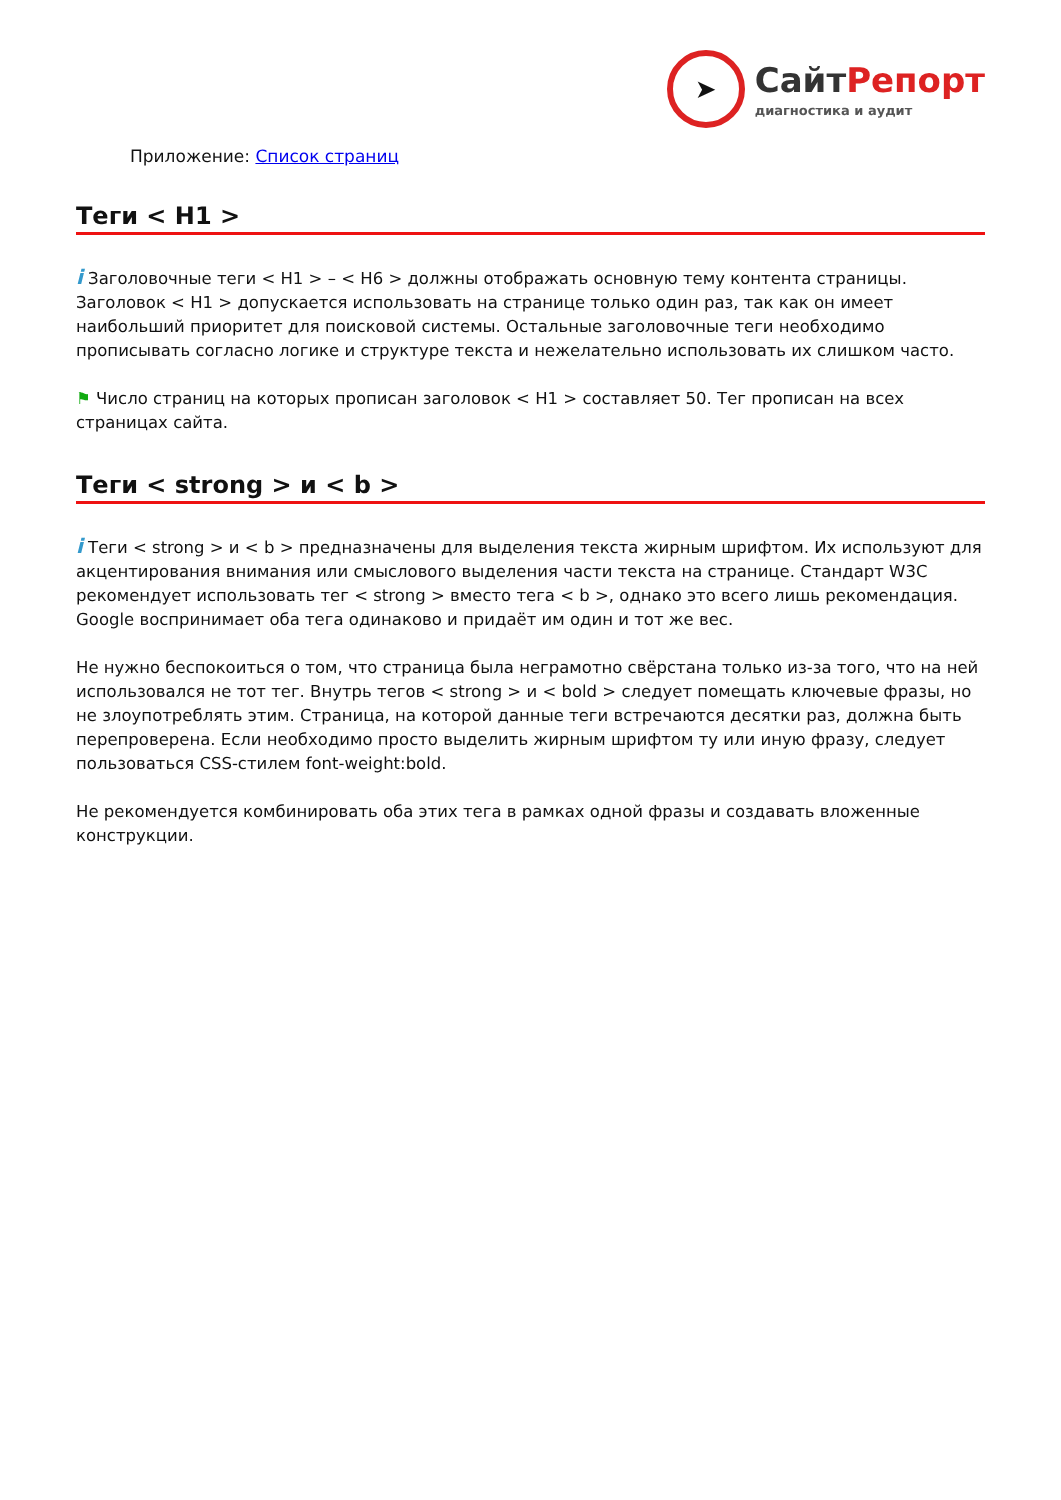➤
Сайт Репорт
диагностика и аудит
Приложение: Список страниц
Теги < H1 >
i Заголовочные теги < H1 > – < H6 > должны отображать основную тему контента страницы. Заголовок < H1 > допускается использовать на странице только один раз, так как он имеет наибольший приоритет для поисковой системы. Остальные заголовочные теги необходимо прописывать согласно логике и структуре текста и нежелательно использовать их слишком часто.
⚑ Число страниц на которых прописан заголовок < H1 > составляет 50. Тег прописан на всех страницах сайта.
Теги < strong > и < b >
i Теги < strong > и < b > предназначены для выделения текста жирным шрифтом. Их используют для акцентирования внимания или смыслового выделения части текста на странице. Стандарт W3C рекомендует использовать тег < strong > вместо тега < b >, однако это всего лишь рекомендация. Google воспринимает оба тега одинаково и придаёт им один и тот же вес.
Не нужно беспокоиться о том, что страница была неграмотно свёрстана только из-за того, что на ней использовался не тот тег. Внутрь тегов < strong > и < bold > следует помещать ключевые фразы, но не злоупотреблять этим. Страница, на которой данные теги встречаются десятки раз, должна быть перепроверена. Если необходимо просто выделить жирным шрифтом ту или иную фразу, следует пользоваться CSS-стилем font-weight:bold.
Не рекомендуется комбинировать оба этих тега в рамках одной фразы и создавать вложенные конструкции.